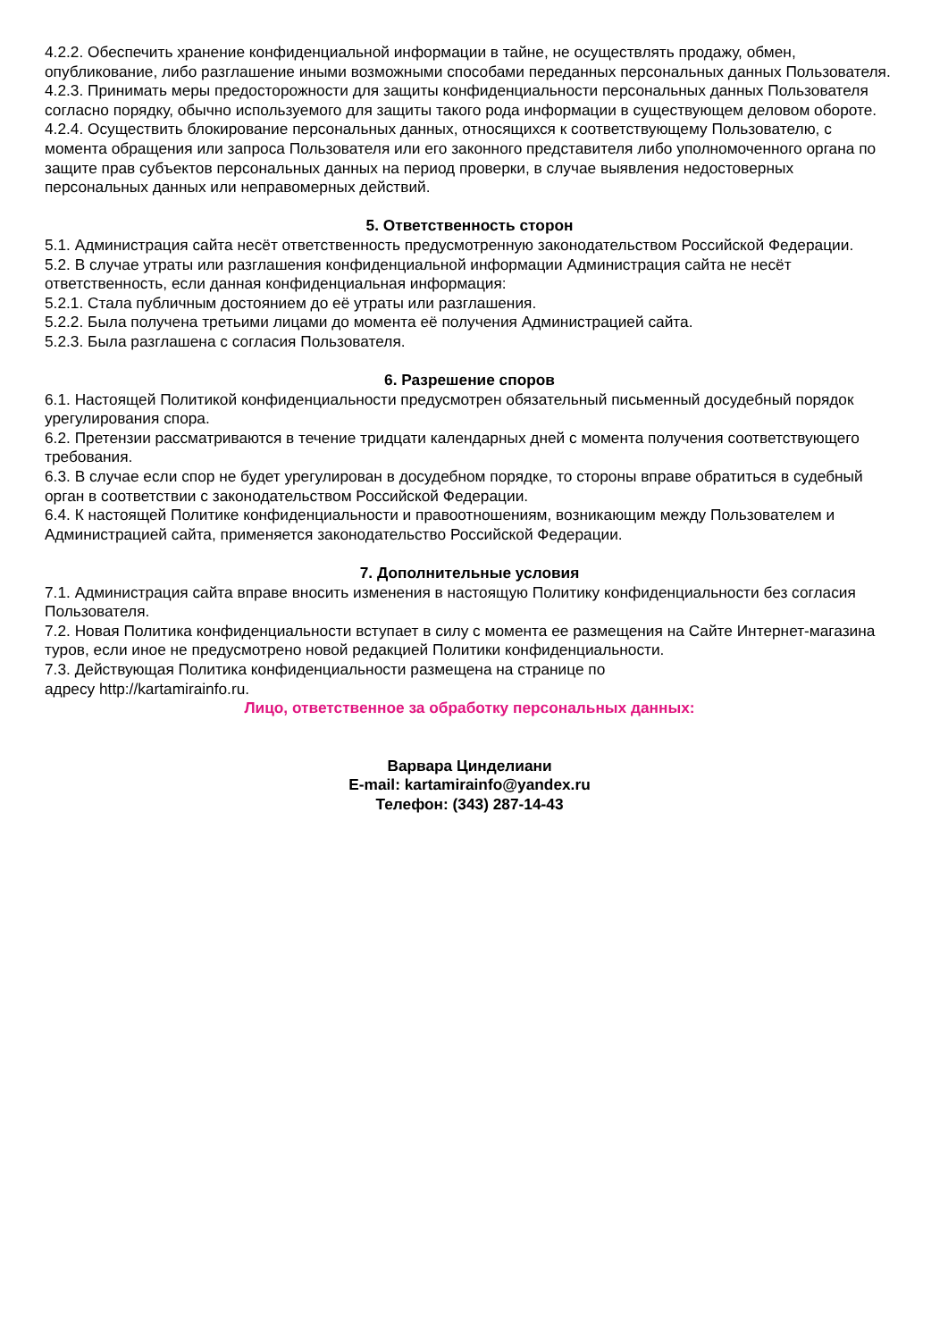4.2.2. Обеспечить хранение конфиденциальной информации в тайне, не осуществлять продажу, обмен, опубликование, либо разглашение иными возможными способами переданных персональных данных Пользователя.
4.2.3. Принимать меры предосторожности для защиты конфиденциальности персональных данных Пользователя согласно порядку, обычно используемого для защиты такого рода информации в существующем деловом обороте.
4.2.4. Осуществить блокирование персональных данных, относящихся к соответствующему Пользователю, с момента обращения или запроса Пользователя или его законного представителя либо уполномоченного органа по защите прав субъектов персональных данных на период проверки, в случае выявления недостоверных персональных данных или неправомерных действий.
5. Ответственность сторон
5.1. Администрация сайта несёт ответственность предусмотренную законодательством Российской Федерации.
5.2. В случае утраты или разглашения конфиденциальной информации Администрация сайта не несёт ответственность, если данная конфиденциальная информация:
5.2.1. Стала публичным достоянием до её утраты или разглашения.
5.2.2. Была получена третьими лицами до момента её получения Администрацией сайта.
5.2.3. Была разглашена с согласия Пользователя.
6. Разрешение споров
6.1. Настоящей Политикой конфиденциальности предусмотрен обязательный письменный досудебный порядок урегулирования спора.
6.2. Претензии рассматриваются в течение тридцати календарных дней с момента получения соответствующего требования.
6.3. В случае если спор не будет урегулирован в досудебном порядке, то стороны вправе обратиться в судебный орган в соответствии с законодательством Российской Федерации.
6.4. К настоящей Политике конфиденциальности и правоотношениям, возникающим между Пользователем и Администрацией сайта, применяется законодательство Российской Федерации.
7. Дополнительные условия
7.1. Администрация сайта вправе вносить изменения в настоящую Политику конфиденциальности без согласия Пользователя.
7.2. Новая Политика конфиденциальности вступает в силу с момента ее размещения на Сайте Интернет-магазина туров, если иное не предусмотрено новой редакцией Политики конфиденциальности.
7.3. Действующая Политика конфиденциальности размещена на странице по
адресу http://kartamirainfo.ru.
Лицо, ответственное за обработку персональных данных:
Варвара Цинделиани
E-mail: kartamirainfo@yandex.ru
Телефон: (343) 287-14-43